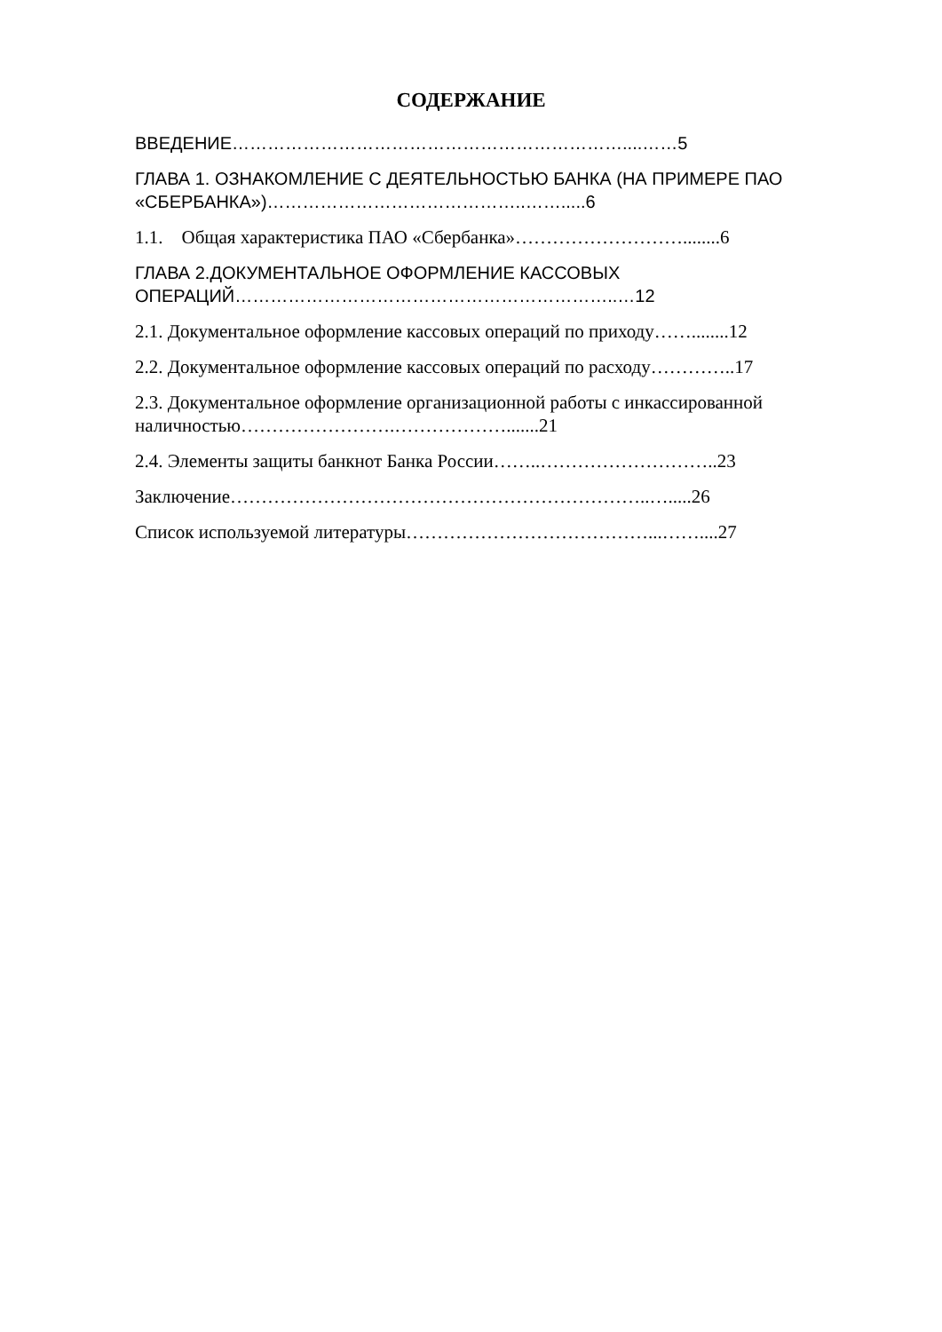СОДЕРЖАНИЕ
ВВЕДЕНИЕ…………………………………………………………....……5
ГЛАВА 1. ОЗНАКОМЛЕНИЕ С ДЕЯТЕЛЬНОСТЬЮ БАНКА (НА ПРИМЕРЕ ПАО «СБЕРБАНКА»)……………………………………..…….....6
1.1. Общая характеристика ПАО «Сбербанка»………………………........6
ГЛАВА 2.ДОКУМЕНТАЛЬНОЕ ОФОРМЛЕНИЕ КАССОВЫХ ОПЕРАЦИЙ………………………………………………………..…12
2.1. Документальное оформление кассовых операций по приходу……........12
2.2. Документальное оформление кассовых операций по расходу…………..17
2.3. Документальное оформление организационной работы с инкассированной наличностью…………………….……………….......21
2.4. Элементы защиты банкнот Банка России……..………………………..23
Заключение…………………………………………………………..….....26
Список используемой литературы…………………………………...……....27